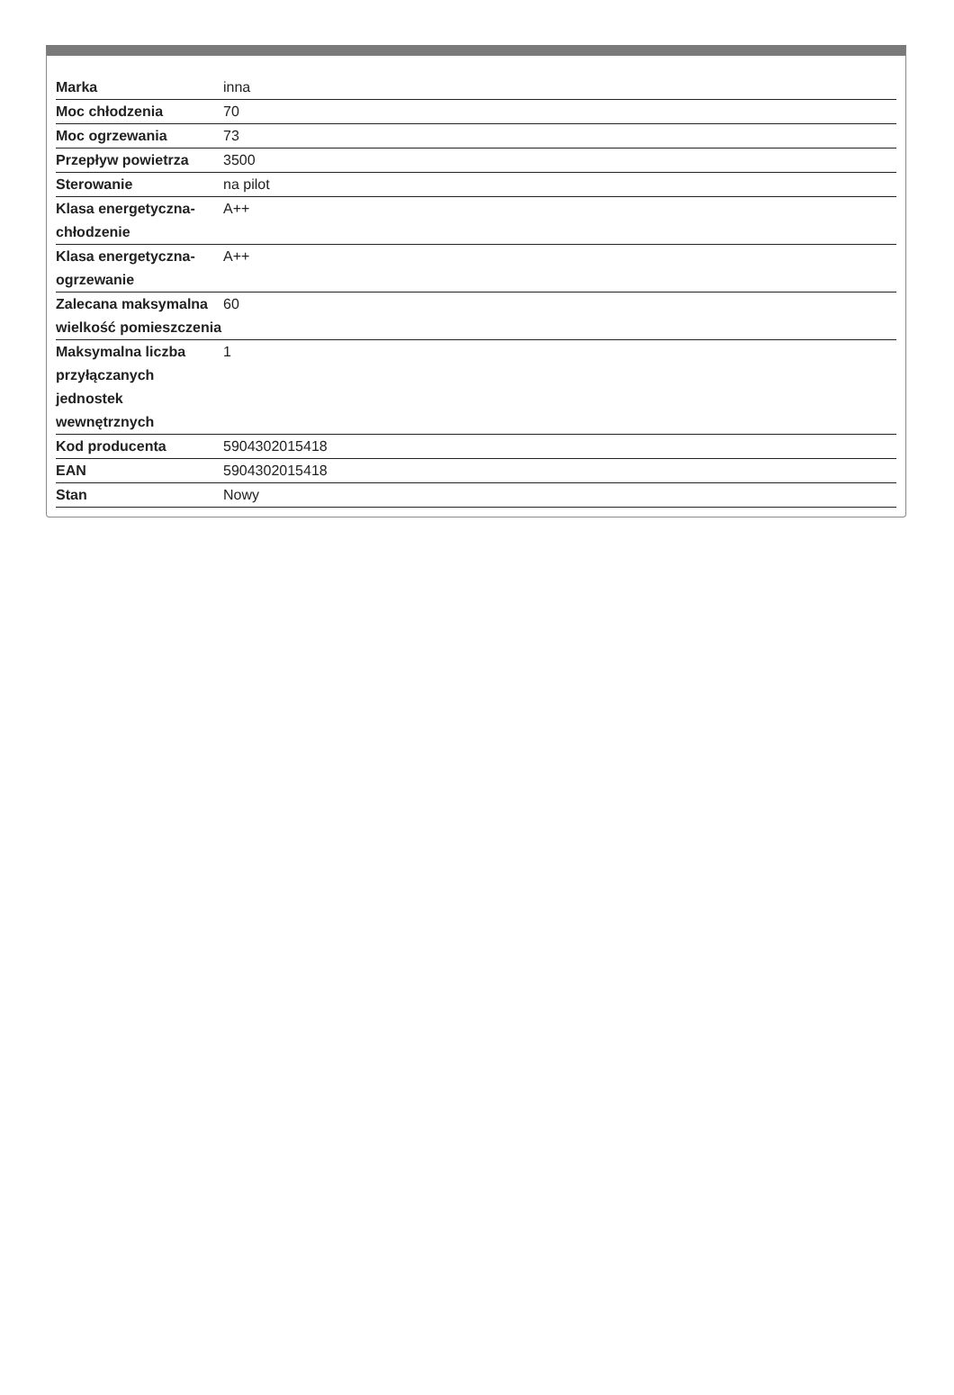| Marka | inna |
| Moc chłodzenia | 70 |
| Moc ogrzewania | 73 |
| Przepływ powietrza | 3500 |
| Sterowanie | na pilot |
| Klasa energetyczna-chłodzenie | A++ |
| Klasa energetyczna-ogrzewanie | A++ |
| Zalecana maksymalna wielkość pomieszczenia | 60 |
| Maksymalna liczba przyłączanych jednostek wewnętrznych | 1 |
| Kod producenta | 5904302015418 |
| EAN | 5904302015418 |
| Stan | Nowy |